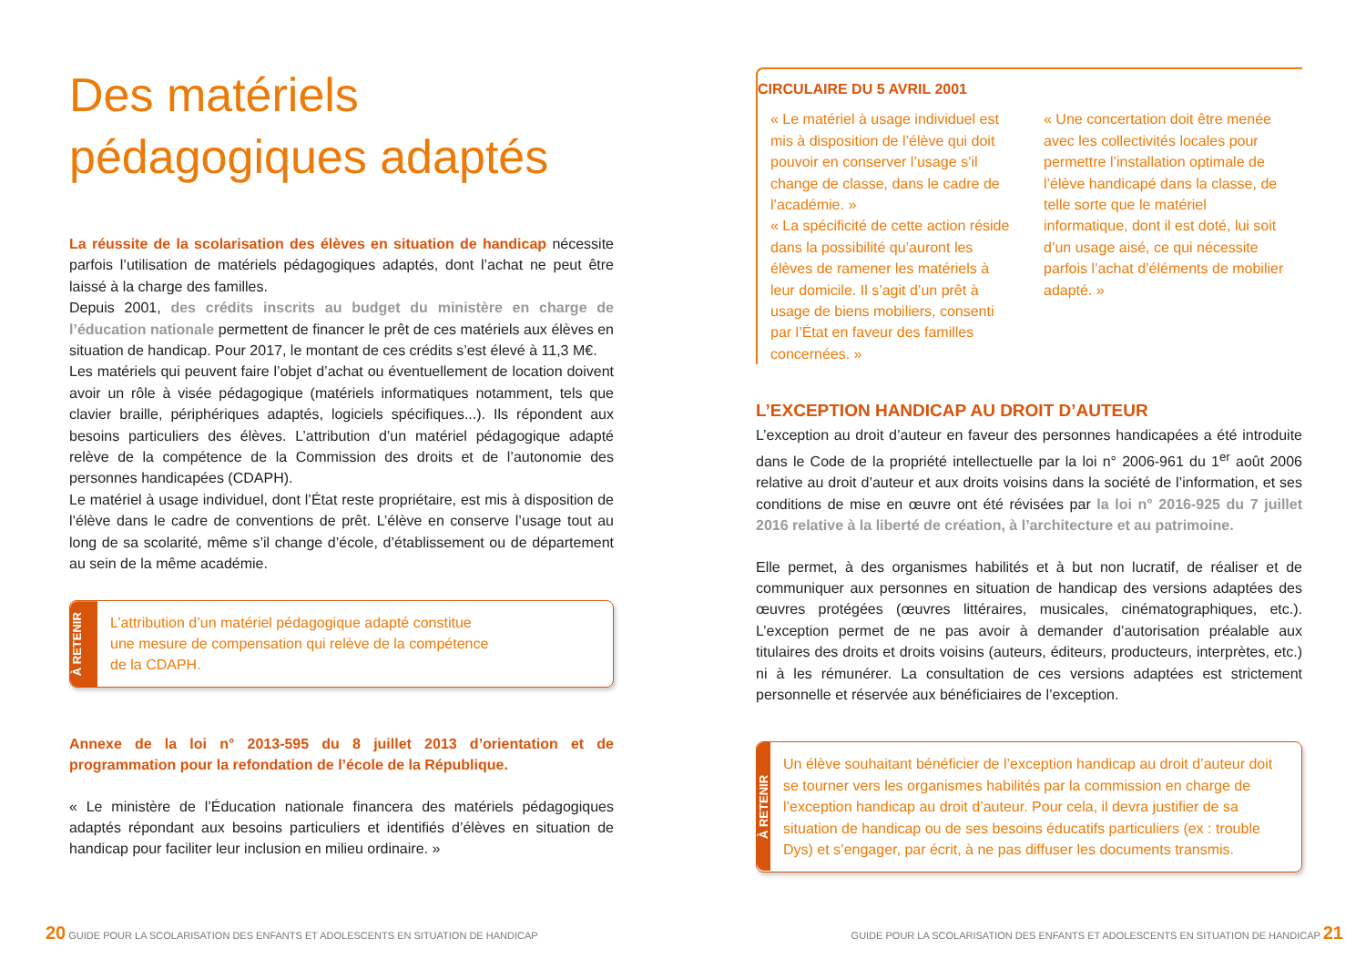Des matériels pédagogiques adaptés
La réussite de la scolarisation des élèves en situation de handicap nécessite parfois l’utilisation de matériels pédagogiques adaptés, dont l’achat ne peut être laissé à la charge des familles.
Depuis 2001, des crédits inscrits au budget du ministère en charge de l’éducation nationale permettent de financer le prêt de ces matériels aux élèves en situation de handicap. Pour 2017, le montant de ces crédits s’est élevé à 11,3 M€.
Les matériels qui peuvent faire l’objet d’achat ou éventuellement de location doivent avoir un rôle à visée pédagogique (matériels informatiques notamment, tels que clavier braille, périphériques adaptés, logiciels spécifiques...). Ils répondent aux besoins particuliers des élèves. L’attribution d’un matériel pédagogique adapté relève de la compétence de la Commission des droits et de l’autonomie des personnes handicapées (CDAPH).
Le matériel à usage individuel, dont l’État reste propriétaire, est mis à disposition de l’élève dans le cadre de conventions de prêt. L’élève en conserve l’usage tout au long de sa scolarité, même s’il change d’école, d’établissement ou de département au sein de la même académie.
À RETENIR
L’attribution d’un matériel pédagogique adapté constitue
une mesure de compensation qui relève de la compétence
de la CDAPH.
Annexe de la loi n° 2013-595 du 8 juillet 2013 d’orientation et de programmation pour la refondation de l’école de la République.
« Le ministère de l’Éducation nationale financera des matériels pédagogiques adaptés répondant aux besoins particuliers et identifiés d’élèves en situation de handicap pour faciliter leur inclusion en milieu ordinaire. »
20 GUIDE POUR LA SCOLARISATION DES ENFANTS ET ADOLESCENTS EN SITUATION DE HANDICAP
CIRCULAIRE DU 5 AVRIL 2001
« Le matériel à usage individuel est mis à disposition de l’élève qui doit pouvoir en conserver l’usage s’il change de classe, dans le cadre de l’académie. »
« La spécificité de cette action réside dans la possibilité qu’auront les élèves de ramener les matériels à leur domicile. Il s’agit d’un prêt à usage de biens mobiliers, consenti par l’État en faveur des familles concernées. »
« Une concertation doit être menée avec les collectivités locales pour permettre l’installation optimale de l’élève handicapé dans la classe, de telle sorte que le matériel informatique, dont il est doté, lui soit d’un usage aisé, ce qui nécessite parfois l’achat d’éléments de mobilier adapté. »
L’EXCEPTION HANDICAP AU DROIT D’AUTEUR
L’exception au droit d’auteur en faveur des personnes handicapées a été introduite dans le Code de la propriété intellectuelle par la loi n° 2006-961 du 1<sup>er</sup> août 2006 relative au droit d’auteur et aux droits voisins dans la société de l’information, et ses conditions de mise en œuvre ont été révisées par la loi n° 2016-925 du 7 juillet 2016 relative à la liberté de création, à l’architecture et au patrimoine.
Elle permet, à des organismes habilités et à but non lucratif, de réaliser et de communiquer aux personnes en situation de handicap des versions adaptées des œuvres protégées (œuvres littéraires, musicales, cinématographiques, etc.). L’exception permet de ne pas avoir à demander d’autorisation préalable aux titulaires des droits et droits voisins (auteurs, éditeurs, producteurs, interprètes, etc.) ni à les rémunérer. La consultation de ces versions adaptées est strictement personnelle et réservée aux bénéficiaires de l’exception.
À RETENIR
Un élève souhaitant bénéficier de l’exception handicap au droit d’auteur doit se tourner vers les organismes habilités par la commission en charge de l’exception handicap au droit d’auteur. Pour cela, il devra justifier de sa situation de handicap ou de ses besoins éducatifs particuliers (ex : trouble Dys) et s’engager, par écrit, à ne pas diffuser les documents transmis.
GUIDE POUR LA SCOLARISATION DES ENFANTS ET ADOLESCENTS EN SITUATION DE HANDICAP 21